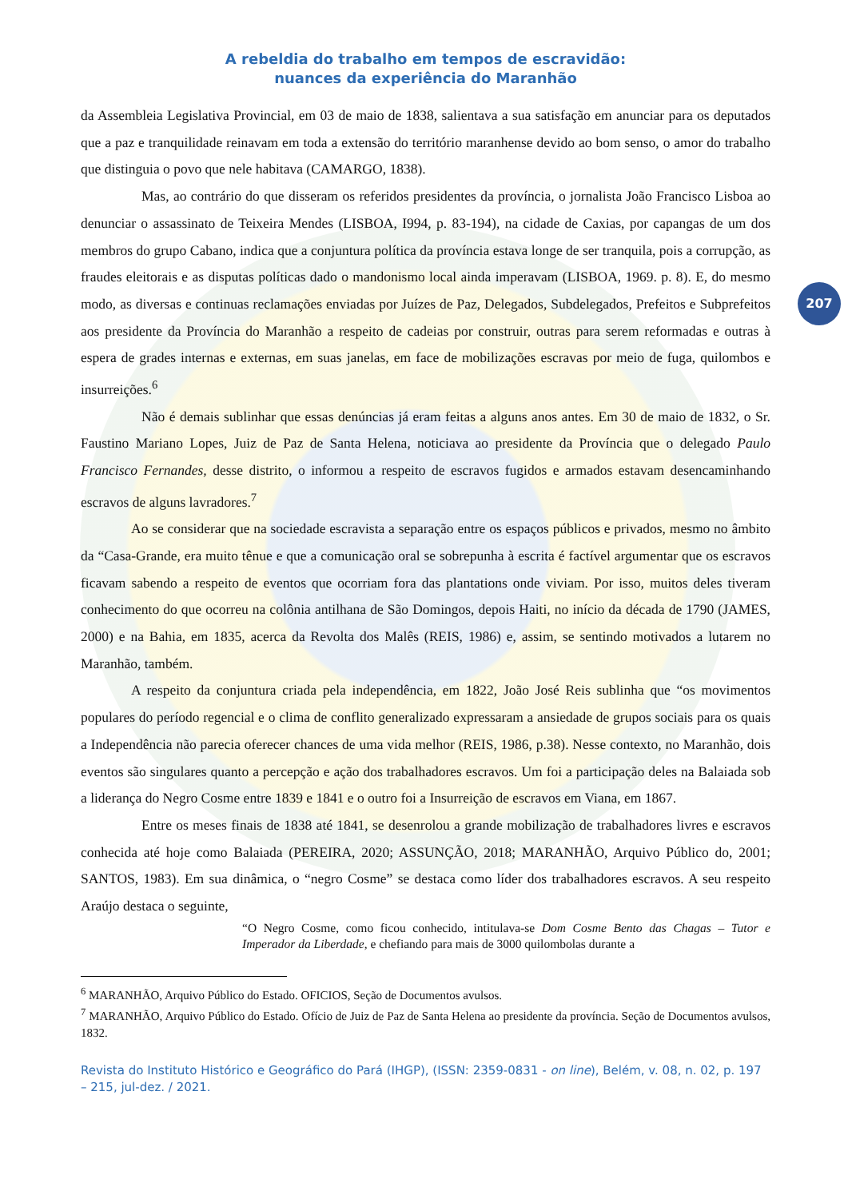207
A rebeldia do trabalho em tempos de escravidão:
nuances da experiência do Maranhão
da Assembleia Legislativa Provincial, em 03 de maio de 1838, salientava a sua satisfação em anunciar para os deputados que a paz e tranquilidade reinavam em toda a extensão do território maranhense devido ao bom senso, o amor do trabalho que distinguia o povo que nele habitava (CAMARGO, 1838).
Mas, ao contrário do que disseram os referidos presidentes da província, o jornalista João Francisco Lisboa ao denunciar o assassinato de Teixeira Mendes (LISBOA, I994, p. 83-194), na cidade de Caxias, por capangas de um dos membros do grupo Cabano, indica que a conjuntura política da província estava longe de ser tranquila, pois a corrupção, as fraudes eleitorais e as disputas políticas dado o mandonismo local ainda imperavam (LISBOA, 1969. p. 8). E, do mesmo modo, as diversas e continuas reclamações enviadas por Juízes de Paz, Delegados, Subdelegados, Prefeitos e Subprefeitos aos presidente da Província do Maranhão a respeito de cadeias por construir, outras para serem reformadas e outras à espera de grades internas e externas, em suas janelas, em face de mobilizações escravas por meio de fuga, quilombos e insurreições.<sup>6</sup>
Não é demais sublinhar que essas denúncias já eram feitas a alguns anos antes. Em 30 de maio de 1832, o Sr. Faustino Mariano Lopes, Juiz de Paz de Santa Helena, noticiava ao presidente da Província que o delegado Paulo Francisco Fernandes, desse distrito, o informou a respeito de escravos fugidos e armados estavam desencaminhando escravos de alguns lavradores.<sup>7</sup>
Ao se considerar que na sociedade escravista a separação entre os espaços públicos e privados, mesmo no âmbito da “Casa-Grande, era muito tênue e que a comunicação oral se sobrepunha à escrita é factível argumentar que os escravos ficavam sabendo a respeito de eventos que ocorriam fora das plantations onde viviam. Por isso, muitos deles tiveram conhecimento do que ocorreu na colônia antilhana de São Domingos, depois Haiti, no início da década de 1790 (JAMES, 2000) e na Bahia, em 1835, acerca da Revolta dos Malês (REIS, 1986) e, assim, se sentindo motivados a lutarem no Maranhão, também.
A respeito da conjuntura criada pela independência, em 1822, João José Reis sublinha que “os movimentos populares do período regencial e o clima de conflito generalizado expressaram a ansiedade de grupos sociais para os quais a Independência não parecia oferecer chances de uma vida melhor (REIS, 1986, p.38). Nesse contexto, no Maranhão, dois eventos são singulares quanto a percepção e ação dos trabalhadores escravos. Um foi a participação deles na Balaiada sob a liderança do Negro Cosme entre 1839 e 1841 e o outro foi a Insurreição de escravos em Viana, em 1867.
Entre os meses finais de 1838 até 1841, se desenrolou a grande mobilização de trabalhadores livres e escravos conhecida até hoje como Balaiada (PEREIRA, 2020; ASSUNÇÃO, 2018; MARANHÃO, Arquivo Público do, 2001; SANTOS, 1983). Em sua dinâmica, o “negro Cosme” se destaca como líder dos trabalhadores escravos. A seu respeito Araújo destaca o seguinte,
“O Negro Cosme, como ficou conhecido, intitulava-se Dom Cosme Bento das Chagas – Tutor e Imperador da Liberdade, e chefiando para mais de 3000 quilombolas durante a
<sup>6</sup> MARANHÃO, Arquivo Público do Estado. OFICIOS, Seção de Documentos avulsos.
<sup>7</sup> MARANHÃO, Arquivo Público do Estado. Ofício de Juiz de Paz de Santa Helena ao presidente da província. Seção de Documentos avulsos, 1832.
Revista do Instituto Histórico e Geográfico do Pará (IHGP), (ISSN: 2359-0831 - on line), Belém, v. 08, n. 02, p. 197 – 215, jul-dez. / 2021.